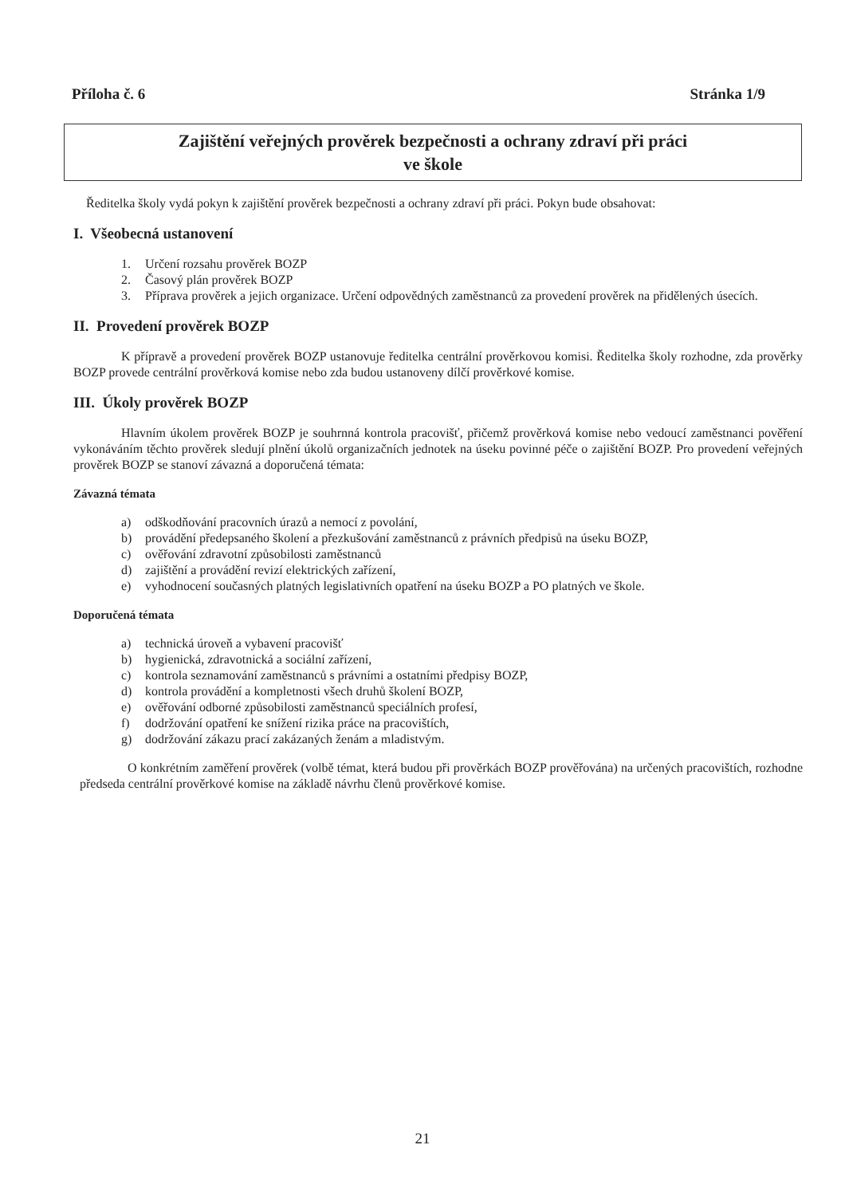Příloha č. 6 Stránka 1/9
Zajištění veřejných prověrek bezpečnosti a ochrany zdraví při práci
ve škole
Ředitelka školy vydá pokyn k zajištění prověrek bezpečnosti a ochrany zdraví při práci. Pokyn bude obsahovat:
I. Všeobecná ustanovení
1. Určení rozsahu prověrek BOZP
2. Časový plán prověrek BOZP
3. Příprava prověrek a jejich organizace. Určení odpovědných zaměstnanců za provedení prověrek na přidělených úsecích.
II. Provedení prověrek BOZP
K přípravě a provedení prověrek BOZP ustanovuje ředitelka centrální prověrkovou komisi. Ředitelka školy rozhodne, zda prověrky BOZP provede centrální prověrková komise nebo zda budou ustanoveny dílčí prověrkové komise.
III. Úkoly prověrek BOZP
Hlavním úkolem prověrek BOZP je souhrnná kontrola pracovišť, přičemž prověrková komise nebo vedoucí zaměstnanci pověření vykonáváním těchto prověrek sledují plnění úkolů organizačních jednotek na úseku povinné péče o zajištění BOZP. Pro provedení veřejných prověrek BOZP se stanoví závazná a doporučená témata:
Závazná témata
a) odškodňování pracovních úrazů a nemocí z povolání,
b) provádění předepsaného školení a přezkušování zaměstnanců z právních předpisů na úseku BOZP,
c) ověřování zdravotní způsobilosti zaměstnanců
d) zajištění a provádění revizí elektrických zařízení,
e) vyhodnocení současných platných legislativních opatření na úseku BOZP a PO platných ve škole.
Doporučená témata
a) technická úroveň a vybavení pracovišť
b) hygienická, zdravotnická a sociální zařízení,
c) kontrola seznamování zaměstnanců s právními a ostatními předpisy BOZP,
d) kontrola provádění a kompletnosti všech druhů školení BOZP,
e) ověřování odborné způsobilosti zaměstnanců speciálních profesí,
f) dodržování opatření ke snížení rizika práce na pracovištích,
g) dodržování zákazu prací zakázaných ženám a mladistvým.
O konkrétním zaměření prověrek (volbě témat, která budou při prověrkách BOZP prověřována) na určených pracovištích, rozhodne předseda centrální prověrkové komise na základě návrhu členů prověrkové komise.
21